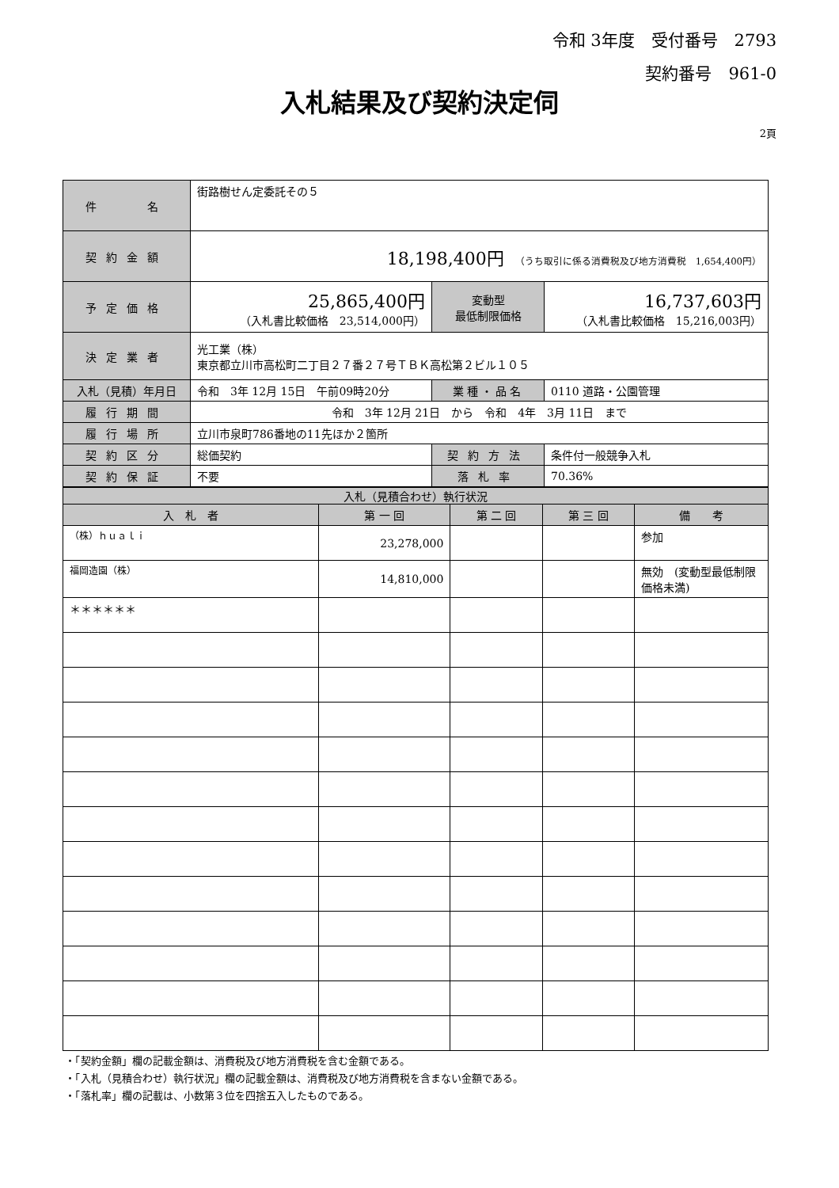令和 3年度　受付番号　2793
契約番号　961-0
入札結果及び契約決定伺
2頁
| 件 名 | 街路樹せん定委託その５ | | |
| 契約金額 | 18,198,400円 （うち取引に係る消費税及び地方消費税 1,654,400円） | | |
| 予定価格 | 25,865,400円 （入札書比較価格 23,514,000円） | 変動型 最低制限価格 | 16,737,603円 （入札書比較価格 15,216,003円） |
| 決定業者 | 光工業（株） 東京都立川市高松町二丁目２７番２７号ＴＢＫ高松第２ビル１０５ | | |
| 入札（見積）年月日 | 令和 3年 12月 15日 午前09時20分 | 業種・品名 | 0110 道路・公園管理 |
| 履行期間 | 令和 3年 12月 21日 から 令和 4年 3月 11日 まで | | |
| 履行場所 | 立川市泉町786番地の11先ほか２箇所 | | |
| 契約区分 | 総価契約 | 契約方法 | 条件付一般競争入札 |
| 契約保証 | 不要 | 落札率 | 70.36% |
| 入札（見積合わせ）執行状況 | | | | |
| --- | --- | --- | --- | --- |
| 入 札 者 | 第 一 回 | 第 二 回 | 第 三 回 | 備 考 |
| （株）ｈｕａｌｉ | 23,278,000 | | | 参加 |
| 福岡造園（株） | 14,810,000 | | | 無効 (変動型最低制限価格未満) |
| ＊＊＊＊＊＊ | | | | |
・「契約金額」欄の記載金額は、消費税及び地方消費税を含む金額である。
・「入札（見積合わせ）執行状況」欄の記載金額は、消費税及び地方消費税を含まない金額である。
・「落札率」欄の記載は、小数第３位を四捨五入したものである。